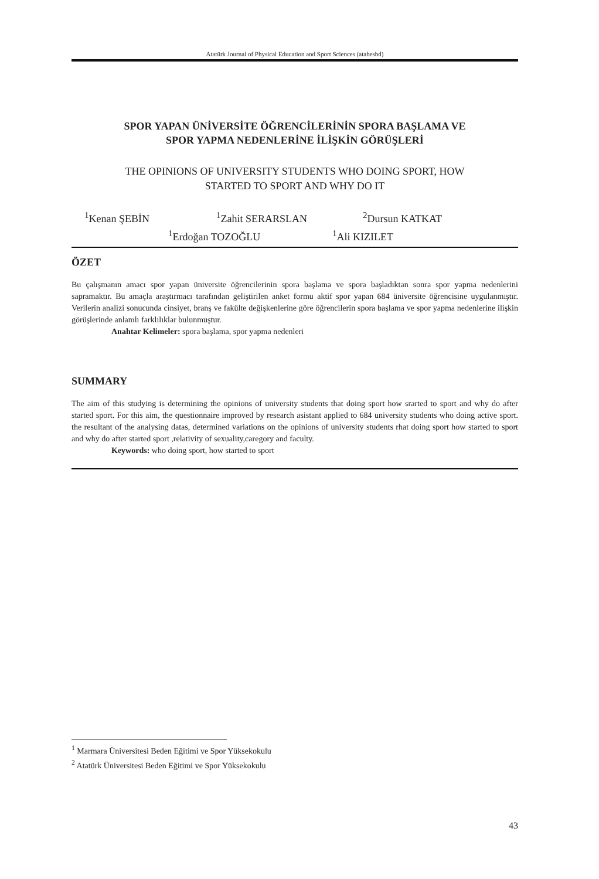Atatürk Journal of Physical Education and Sport Sciences (atabesbd)
SPOR YAPAN ÜNİVERSİTE ÖĞRENCİLERİNİN SPORA BAŞLAMA VE
SPOR YAPMA NEDENLERİNE İLİŞKİN GÖRÜŞLERİ
THE OPINIONS OF UNIVERSITY STUDENTS WHO DOING SPORT, HOW
STARTED TO SPORT AND WHY DO IT
<sup>1</sup> Kenan ŞEBİN <sup>1</sup>Zahit SERARSLAN <sup>2</sup>Dursun KATKAT
<sup>1</sup> Erdoğan TOZOĞLU <sup>1</sup>Ali KIZILET
ÖZET
Bu çalışmanın amacı spor yapan üniversite öğrencilerinin spora başlama ve spora başladıktan sonra spor yapma nedenlerini sapramaktır. Bu amaçla araştırmacı tarafından geliştirilen anket formu aktif spor yapan 684 üniversite öğrencisine uygulanmıştır. Verilerin analizi sonucunda cinsiyet, branş ve fakülte değişkenlerine göre öğrencilerin spora başlama ve spor yapma nedenlerine ilişkin görüşlerinde anlamlı farklılıklar bulunmuştur.
Anahtar Kelimeler: spora başlama, spor yapma nedenleri
SUMMARY
The aim of this studying is determining the opinions of university students that doing sport how srarted to sport and why do after started sport. For this aim, the questionnaire improved by research asistant applied to 684 university students who doing active sport. the resultant of the analysing datas, determined variations on the opinions of university students rhat doing sport how started to sport and why do after started sport ,relativity of sexuality,caregory and faculty.
Keywords: who doing sport, how started to sport
<sup>1</sup> Marmara Üniversitesi Beden Eğitimi ve Spor Yüksekokulu
<sup>2</sup> Atatürk Üniversitesi Beden Eğitimi ve Spor Yüksekokulu
43